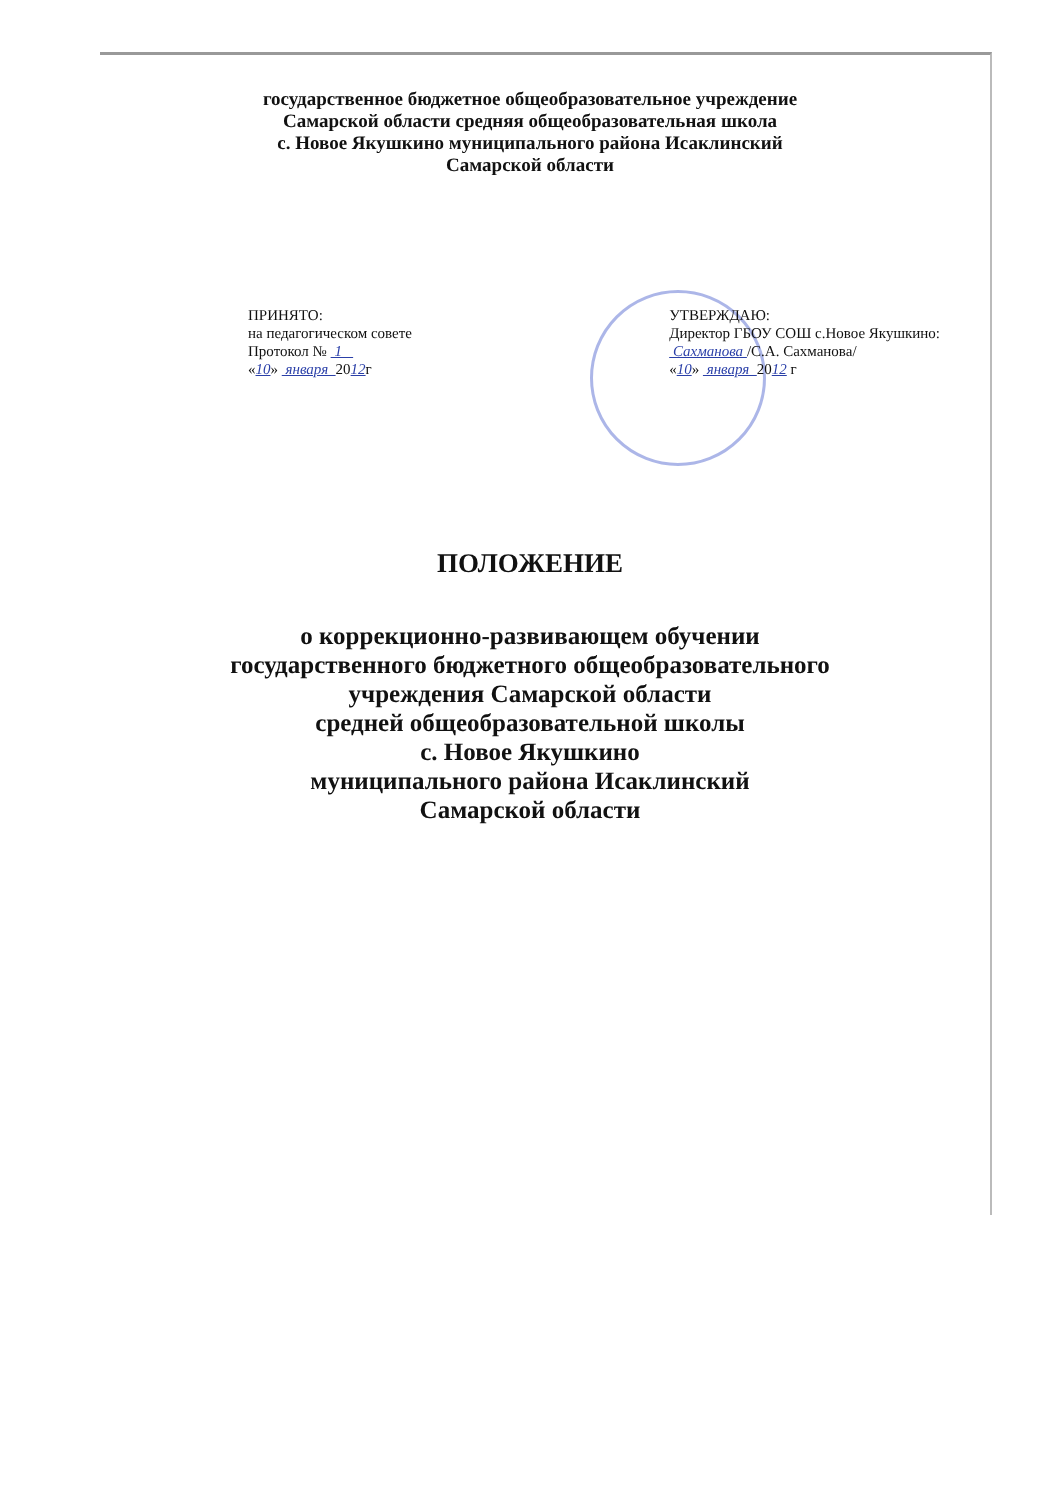государственное бюджетное общеобразовательное учреждение
Самарской области средняя общеобразовательная школа
с. Новое Якушкино муниципального района Исаклинский
Самарской области
ПРИНЯТО:
на педагогическом совете
Протокол № 1
«10» января 2012г
УТВЕРЖДАЮ:
Директор ГБОУ СОШ с.Новое Якушкино:
Сахманова /С.А. Сахманова/
«10» января 2012 г
ПОЛОЖЕНИЕ
о коррекционно-развивающем обучении
государственного бюджетного общеобразовательного
учреждения Самарской области
средней общеобразовательной школы
с. Новое Якушкино
муниципального района Исаклинский
Самарской области